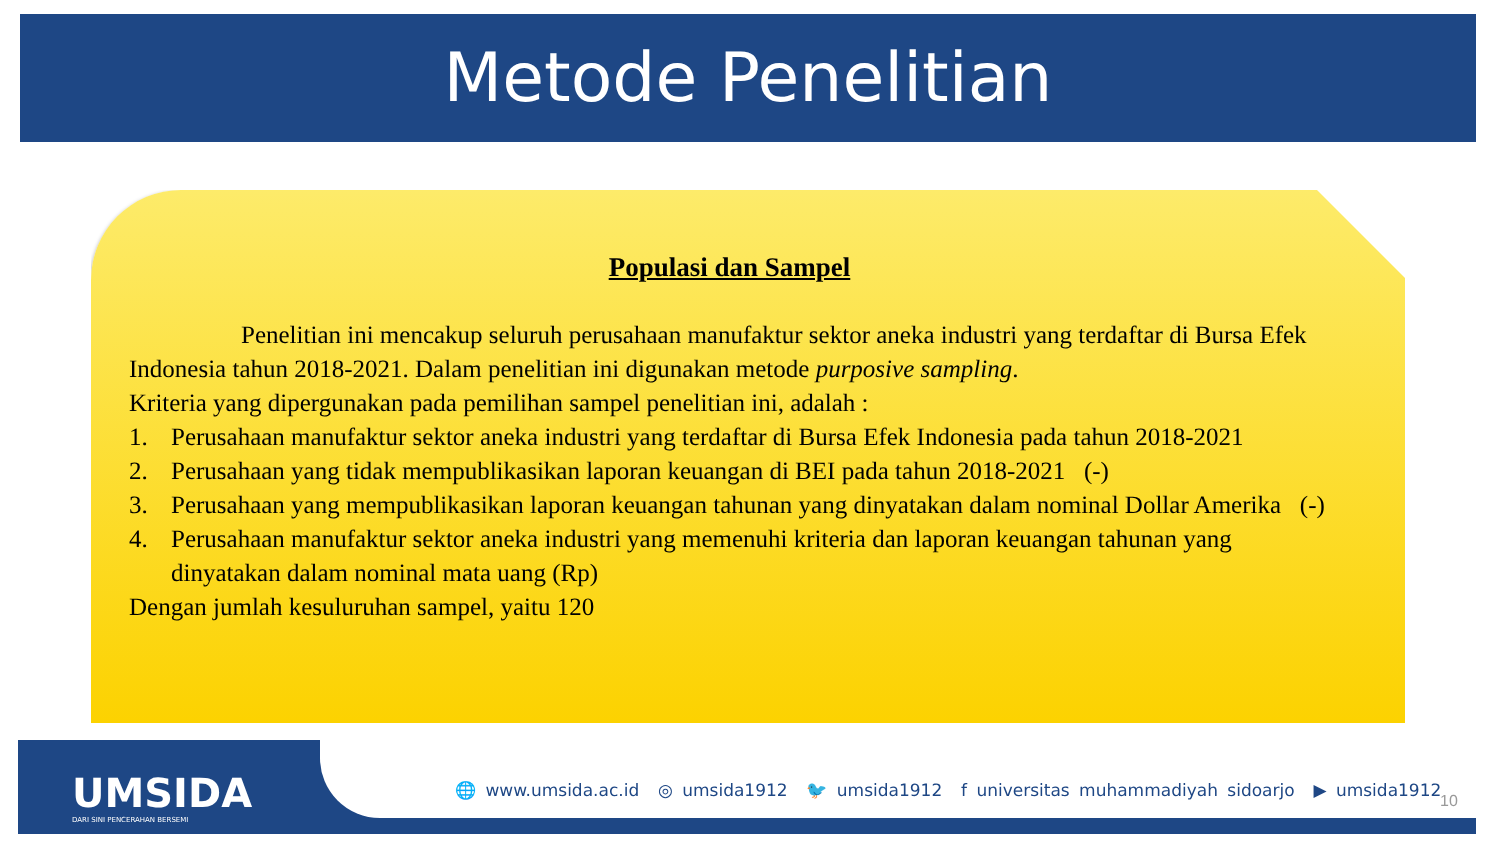Metode Penelitian
Populasi dan Sampel
Penelitian ini mencakup seluruh perusahaan manufaktur sektor aneka industri yang terdaftar di Bursa Efek Indonesia tahun 2018-2021. Dalam penelitian ini digunakan metode purposive sampling.
Kriteria yang dipergunakan pada pemilihan sampel penelitian ini, adalah :
1. Perusahaan manufaktur sektor aneka industri yang terdaftar di Bursa Efek Indonesia pada tahun 2018-2021
2. Perusahaan yang tidak mempublikasikan laporan keuangan di BEI pada tahun 2018-2021 (-)
3. Perusahaan yang mempublikasikan laporan keuangan tahunan yang dinyatakan dalam nominal Dollar Amerika (-)
4. Perusahaan manufaktur sektor aneka industri yang memenuhi kriteria dan laporan keuangan tahunan yang dinyatakan dalam nominal mata uang (Rp)
Dengan jumlah kesuluruhan sampel, yaitu 120
UMSIDA
DARI SINI PENCERAHAN BERSEMI
🌐 www.umsida.ac.id ◎ umsida1912 🐦 umsida1912 f universitas muhammadiyah sidoarjo ▶ umsida1912
10